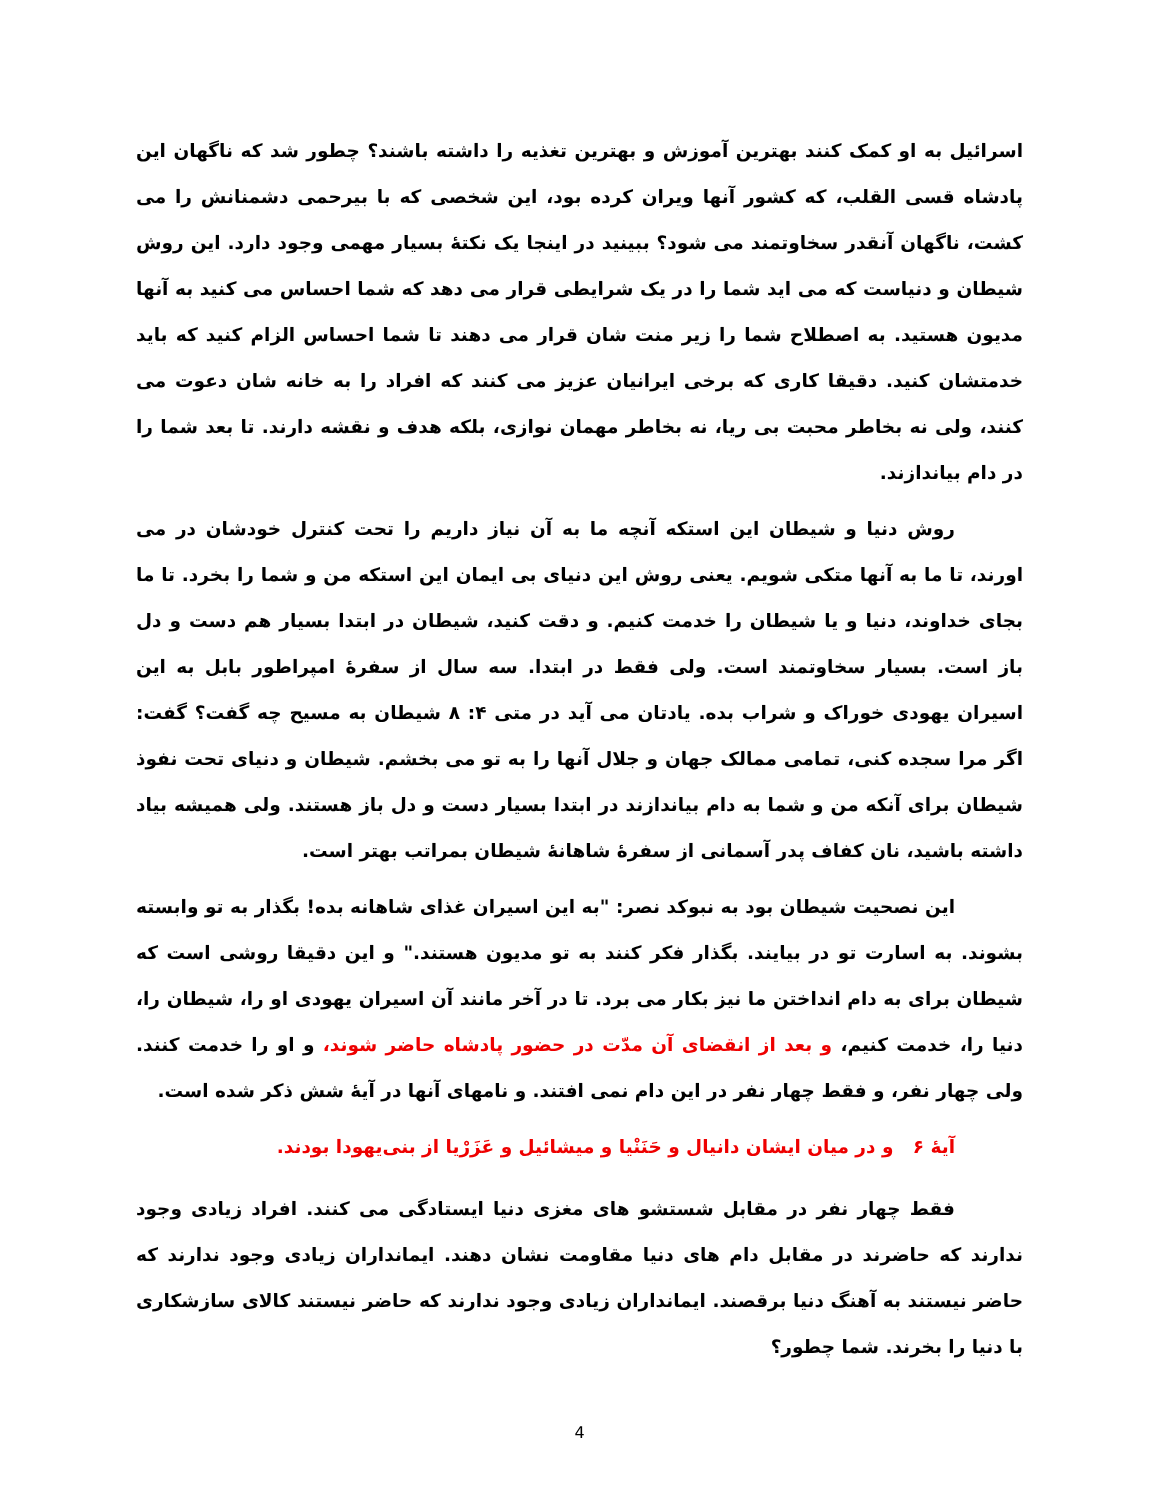اسرائیل به او کمک کنند بهترین آموزش و بهترین تغذیه را داشته باشند؟ چطور شد که ناگهان این پادشاه قسی القلب، که کشور آنها ویران کرده بود، این شخصی که با بیرحمی دشمنانش را می کشت، ناگهان آنقدر سخاوتمند می شود؟ ببینید در اینجا یک نکتهٔ بسیار مهمی وجود دارد. این روش شیطان و دنیاست که می اید شما را در یک شرایطی قرار می دهد که شما احساس می کنید به آنها مدیون هستید. به اصطلاح شما را زیر منت شان قرار می دهند تا شما احساس الزام کنید که باید خدمتشان کنید. دقیقا کاری که برخی ایرانیان عزیز می کنند که افراد را به خانه شان دعوت می کنند، ولی نه بخاطر محبت بی ریا، نه بخاطر مهمان نوازی، بلکه هدف و نقشه دارند. تا بعد شما را در دام بیاندازند.
روش دنیا و شیطان این استکه آنچه ما به آن نیاز داریم را تحت کنترل خودشان در می اورند، تا ما به آنها متکی شویم. یعنی روش این دنیای بی ایمان این استکه من و شما را بخرد. تا ما بجای خداوند، دنیا و یا شیطان را خدمت کنیم. و دقت کنید، شیطان در ابتدا بسیار هم دست و دل باز است. بسیار سخاوتمند است. ولی فقط در ابتدا. سه سال از سفرهٔ امپراطور بابل به این اسیران یهودی خوراک و شراب بده. یادتان می آید در متی ۴: ۸ شیطان به مسیح چه گفت؟ گفت: اگر مرا سجده کنی، تمامی ممالک جهان و جلال آنها را به تو می بخشم. شیطان و دنیای تحت نفوذ شیطان برای آنکه من و شما به دام بیاندازند در ابتدا بسیار دست و دل باز هستند. ولی همیشه بیاد داشته باشید، نان کفاف پدر آسمانی از سفرهٔ شاهانهٔ شیطان بمراتب بهتر است.
این نصحیت شیطان بود به نبوکد نصر: "به این اسیران غذای شاهانه بده! بگذار به تو وابسته بشوند. به اسارت تو در بیایند. بگذار فکر کنند به تو مدیون هستند." و این دقیقا روشی است که شیطان برای به دام انداختن ما نیز بکار می برد. تا در آخر مانند آن اسیران یهودی او را، شیطان را، دنیا را، خدمت کنیم، و بعد از انقضای آن مدّت در حضور پادشاه حاضر شوند، و او را خدمت کنند. ولی چهار نفر، و فقط چهار نفر در این دام نمی افتند. و نامهای آنها در آیهٔ شش ذکر شده است.
آیهٔ ۶ و در میان ایشان دانیال و حَنَنْیا و میشائیل و عَزَرْیا از بنی‌یهودا بودند.
فقط چهار نفر در مقابل شستشو های مغزی دنیا ایستادگی می کنند. افراد زیادی وجود ندارند که حاضرند در مقابل دام های دنیا مقاومت نشان دهند. ایمانداران زیادی وجود ندارند که حاضر نیستند به آهنگ دنیا برقصند. ایمانداران زیادی وجود ندارند که حاضر نیستند کالای سازشکاری با دنیا را بخرند. شما چطور؟
4